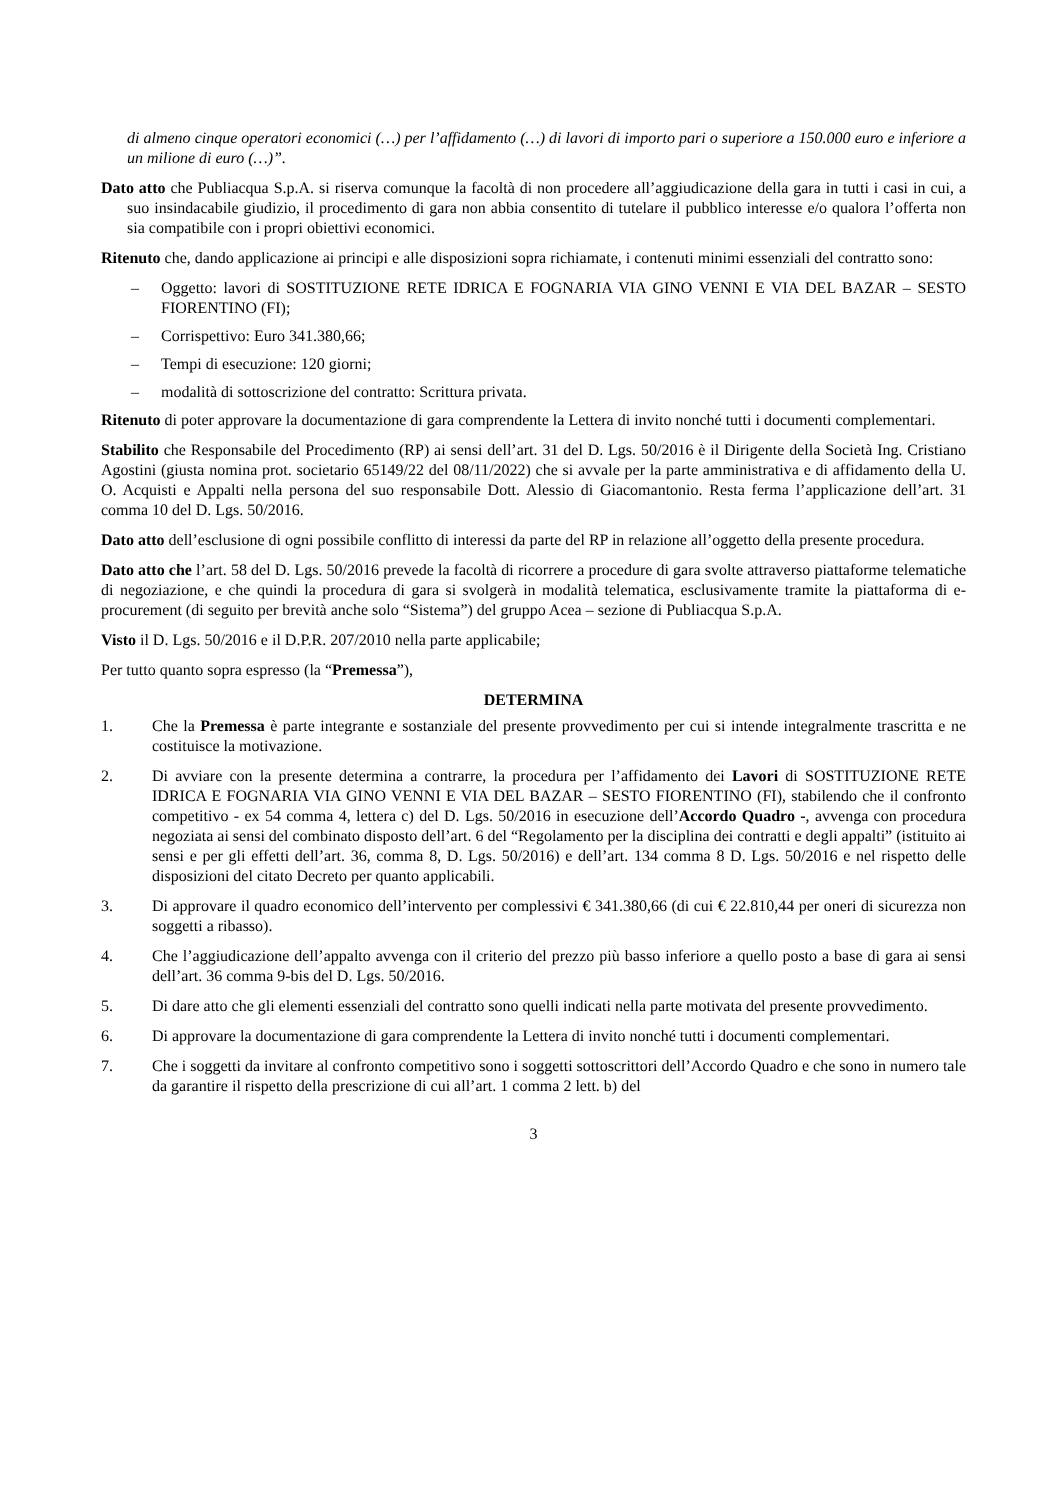di almeno cinque operatori economici (…) per l’affidamento (…) di lavori di importo pari o superiore a 150.000 euro e inferiore a un milione di euro (…)”.
Dato atto che Publiacqua S.p.A. si riserva comunque la facoltà di non procedere all’aggiudicazione della gara in tutti i casi in cui, a suo insindacabile giudizio, il procedimento di gara non abbia consentito di tutelare il pubblico interesse e/o qualora l’offerta non sia compatibile con i propri obiettivi economici.
Ritenuto che, dando applicazione ai principi e alle disposizioni sopra richiamate, i contenuti minimi essenziali del contratto sono:
– Oggetto: lavori di SOSTITUZIONE RETE IDRICA E FOGNARIA VIA GINO VENNI E VIA DEL BAZAR – SESTO FIORENTINO (FI);
– Corrispettivo: Euro 341.380,66;
– Tempi di esecuzione: 120 giorni;
– modalità di sottoscrizione del contratto: Scrittura privata.
Ritenuto di poter approvare la documentazione di gara comprendente la Lettera di invito nonché tutti i documenti complementari.
Stabilito che Responsabile del Procedimento (RP) ai sensi dell’art. 31 del D. Lgs. 50/2016 è il Dirigente della Società Ing. Cristiano Agostini (giusta nomina prot. societario 65149/22 del 08/11/2022) che si avvale per la parte amministrativa e di affidamento della U. O. Acquisti e Appalti nella persona del suo responsabile Dott. Alessio di Giacomantonio. Resta ferma l’applicazione dell’art. 31 comma 10 del D. Lgs. 50/2016.
Dato atto dell’esclusione di ogni possibile conflitto di interessi da parte del RP in relazione all’oggetto della presente procedura.
Dato atto che l’art. 58 del D. Lgs. 50/2016 prevede la facoltà di ricorrere a procedure di gara svolte attraverso piattaforme telematiche di negoziazione, e che quindi la procedura di gara si svolgerà in modalità telematica, esclusivamente tramite la piattaforma di e-procurement (di seguito per brevità anche solo “Sistema”) del gruppo Acea – sezione di Publiacqua S.p.A.
Visto il D. Lgs. 50/2016 e il D.P.R. 207/2010 nella parte applicabile;
Per tutto quanto sopra espresso (la “Premessa”),
DETERMINA
1. Che la Premessa è parte integrante e sostanziale del presente provvedimento per cui si intende integralmente trascritta e ne costituisce la motivazione.
2. Di avviare con la presente determina a contrarre, la procedura per l’affidamento dei Lavori di SOSTITUZIONE RETE IDRICA E FOGNARIA VIA GINO VENNI E VIA DEL BAZAR – SESTO FIORENTINO (FI), stabilendo che il confronto competitivo - ex 54 comma 4, lettera c) del D. Lgs. 50/2016 in esecuzione dell’Accordo Quadro -, avvenga con procedura negoziata ai sensi del combinato disposto dell’art. 6 del “Regolamento per la disciplina dei contratti e degli appalti” (istituito ai sensi e per gli effetti dell’art. 36, comma 8, D. Lgs. 50/2016) e dell’art. 134 comma 8 D. Lgs. 50/2016 e nel rispetto delle disposizioni del citato Decreto per quanto applicabili.
3. Di approvare il quadro economico dell’intervento per complessivi € 341.380,66 (di cui € 22.810,44 per oneri di sicurezza non soggetti a ribasso).
4. Che l’aggiudicazione dell’appalto avvenga con il criterio del prezzo più basso inferiore a quello posto a base di gara ai sensi dell’art. 36 comma 9-bis del D. Lgs. 50/2016.
5. Di dare atto che gli elementi essenziali del contratto sono quelli indicati nella parte motivata del presente provvedimento.
6. Di approvare la documentazione di gara comprendente la Lettera di invito nonché tutti i documenti complementari.
7. Che i soggetti da invitare al confronto competitivo sono i soggetti sottoscrittori dell’Accordo Quadro e che sono in numero tale da garantire il rispetto della prescrizione di cui all’art. 1 comma 2 lett. b) del
3